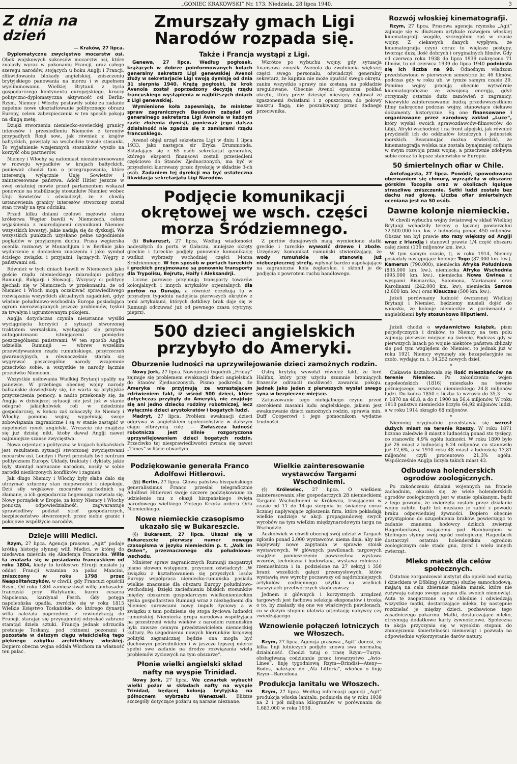„GONIEC KRAKOWSKI“ Nr. 173. Niedziela, 28 lipca 1940. 3
Z dnia na dzień
— Kraków, 27 lipca.
Dyplomatyczne zwycięstwo mocarstw osi. Obok wojskowych sukcesów mocarstw osi, które znalazły wyraz w pokonaniu Francji, oraz całego szeregu narodów, stojących u boku Anglji i Francji, zlikwidowaniu blokady angielskiej, zniszczeniu brytyjskiego panowania na morzu i w zupełnem wyeliminowaniu Wielkiej Brytanii z życia gospodarczego kontynentu europejskiego, kroczy polityczno-dyplomatyczna aktywność osi Berlin-Rzym. Niemcy i Włochy postawiły sobie za zadanie zupełnie nowe ukształtowanie politycznego obrazu Europy, celem zabezpieczenia w ten sposób pokoju na długą metę.
Dzięki stworzeniu niemiecko-sowieckiej granicy interesów i przesiedleniu Niemców z terenów przypadłych Rosji sow., jak również z krajów bałtyckich, powstały na wschodzie trwałe stosunki. To wyjaśnienie wzajemnych stosunków wyszło na korzyść obu partnerów.
Niemcy i Włochy są natomiast niezainteresowane w rozwoju wypadków w krajach bałtyckich, ponieważ chodzi tam o przegrupowania, które interesują wyłącznie Unję Sowietów i zainteresowane państwa. Adolf Hitler jeszcze w swej ostatniej mowie przed parlamentem wskazał ponownie na stabilizację stosunków Niemiec wobec Unji Sowietów i oświadczył, że z chwilą ustanowienia granicy interesów stworzony został stan trwały na tym odcinku.
Przed kilku dniami czołowi mężowie stanu królestwa Węgier bawili w Niemczech, celem wyjaśnienia z miarodajnemi czynnikami Niemiec wszystkich kwestyj, jakie nadają się do dyskusji. We wszystkich punktach uzyskano pełne uzgodnienie poglądów w przyjaznym duchu. Prasa węgierska oceniła rozmowy w Monachjum i w Berlinie jako wydarzenie o doniosłem znaczeniu i jako symbol ścisłego związku i przyjaźni, łączących Węgry z państwami osi.
Również w tych dniach bawili w Niemczech jako goście rządu niemieckiego miarodajni politycy Rumunji, Bułgarji i Słowacji. Wszyscy ci politycy zjechali się w Niemczech w przekonaniu, że od Niemiec i Włoch mogą oczekiwać sprawiedliwego rozwiązania wszystkich aktualnych zagadnień, gdyż właśnie południowo-wschodnia Europa posiadająca ogrom nierozwiązanych jeszcze problemów, tęskni za trwałym i ugruntowanym pokojem.
Anglja dotychczas czyniła nieustanne wysiłki wyciągnięcia korzyści z sytuacji stworzonej traktatem wersalskim, wysługując się przytem antagonizmami istniejącemi pomiędzy poszczególnemi państwami. W ten sposób Anglja udzieliła Rumunji — wbrew wszelkim przewidywaniom rządu rumuńskiego, przyrzeczeń gwarancyjnych, a równocześnie starała się wygrywać poszczególne narody wzajemnie przeciwko sobie, a wszystkie te narody łącznie przeciwko Niemcom.
Wszystkie usiłowania Wielkiej Brytanji spaliły na panewce. W przebiegu obecnej wojny narody bałkańskie dowiedziały się, ile warta są brytyjskie przyrzeczenia pomocy, a nadto przekonały się, że Anglja w dzisiejszej sytuacji nie jest już w stanie odegrać jakiejkolwiek roli w dziedzinie gospodarczej, w końcu zaś zobaczyły, że Niemcy i Włochy, pomimo wojny, wypełniają swoje zobowiązania zagraniczne i są w stanie zastąpić w zupełności rynek angielski. Wreszcie nie znajdzie się już dzisiaj nikt, ktoby dawał Anglji nawet najmniejsze szanse zwycięstwa.
Nowa orjentacja polityczna w krajach bałkańskich jest rezultatem sytuacji stworzonej zwycięstwami mocarstw osi. Londyn i Paryż przestały być centrum politycznem Europy. Układy, traktaty i dyktaty, jakie były stamtąd narzucane narodom, nosiły w sobie zarodki niezliczonych konfliktów i zagnień.
Jak długo Niemcy i Włochy były słabe dało się utrzymać sztuczny stan niepewności i niepokoju. Dziś siły wojskowe mocarstw zachodnich są złamane, a ich gospodarcza hegemonja rozwiała się. Nowy porządek w Eropie, za który Niemcy i Włochy ponoszą odpowiedzialność, zagwarantuje sprawiedliwy podział stref gospodarczych, bezpieczeństwo stworzonych przez siebie granic i pokojowe współżycie narodów.
Dzieje willi Medici.
Rzym, 27 lipca. Agencja prasowa „Agit“ podaje krótką historję słynnej willi Medici, w której do niedawna mieściła się Akademja Francuska. Willa ta znalazła się w posiadaniu francuskiem od roku 1804, kiedy to królestwo Etrurji musiało ją oddać Francji wzamian za pałac Mancini, zniszczony w roku 1798 przez Neapolitańczyków, w chwili, gdy Francuzi opuścili Rzym. Od roku 1804 zamieszkiwał willę ambasador francuski przy Watykanie, kuzyn cesarza Napoleona, kardynał Fesch. Gdy potęga napoleońska upadła, zwróciło się w roku 1815 Wielkie Księstwo Toskańskie, do którego dynastji willa należała poprzednio, z rewindykacją do Francji, starając się przynajmniej odzyskać zabrane stamtąd dzieła sztuki. Francja jednak odrzuciła pretensje Toskany, pod różnemi pozorami i pozostała w dalszym ciągu właścicielką tego pięknego zabytku architektury włoskiej. Dopiero obecna wojna oddała Włochom na własność ten pałac.
Zmurszały gmach Ligi Narodów rozpada się.
Także i Francja wystąpi z Ligi.
Genewa, 27 lipca. Według pogłosek, krążących w dobrze poinformowanych kołach generalny sekretarz Ligi genewskiej Avenol złoży w sekretarjacie Ligi swoją dymisję od dnia 31 sierpnia 1940. Krążą pogłoski, że krok Avenola został poprzedzony decyzją rządu francuskiego wystąpienia w najbliższych dniach z Ligi genewskiej.
Wymienione koła zapewniają, że minister spraw zagranicznych Baudouin zażądał od generalnego sekretarza Ligi Avenola w każdym razie złożenia dymisji, ponieważ jego dalsza działalność nie zgadza się z zamiarami rządu francuskiego.
Avenol objął urząd sekretarza Ligi w dniu 1 lipca 1933, jako następca sir Eryka Drummonda. Składający się z 65 osób sekretarjat generalny, którego eksperci finansowi zostali przesiedleni częściowo do Stanów Zjednoczonych, ma być w przyszłości kierowany przez dyrekcję w składzie 3-ch osób. Zadaniem tej dyrekcji ma być ostateczna likwidacja sekretarjatu Ligi Narodów.
Wkrótce po wybuchu wojny, gdy sytuacja finansowa zmusiła Avenola do zwolnienia większej części swego personalu, oświadczył generalny sekretarz, że kapitan nie może opuścić swego okrętu, zanim wszystkie sprawy nie zostaną na pokładzie uregulowane. Obecnie Avenol opuszcza pokład okrętu, który przez dziesięć miesięcy żeglował ze zgaszonemi światłami i z opuszczoną do połowy masztu flagą, nie poszukiwany przez żadnego przeciwnika.
Podjęcie komunikacji okrętowej we wsch. części morza Śródziemnego.
(§) Bukareszt, 27 lipca. Według wiadomości nadeszłych do portu w Gałaczu, mniejsze okręty greckie i tureckie podjęły ponownie komunikację wzdłuż wybrzeży wschodniej części Morza Śródziemnego. W ten sposób w portach tureckich i greckich przyjmowane są ponownie transporty dla Trypolisu, Bejrutu, Haify i Aleksandrji.
Liczne parowce przyjmują transporty towarów kolonjalnych i innych artykułów orjentalnych dla portów na Dunaju, a również oczekują tu w przyszłym tygodniu nadejścia pierwszych okrętów z temi artykułami, których dotkliwy brak daje się w Rumunji odczuwać już od pewnego czasu (cytryny, pieprz).
Z portów dunajowych mają wymienione statki greckie i tureckie wywozić drzewo i zboże. Urzędowy komunikat rumuński stwierdzający, że wody rumuńskie nie stanowią już niebezpiecznej strefy, wpłynął bardzo uspokajająco na zagraniczne koła żeglarskie, i skłonił je do podjęcia z powrotem ruchu handlowego.
500 dzieci angielskich przybyło do Ameryki.
Oburzenie ludności na uprzywilejowanie dzieci zamożnych rodzin.
Nowy Jork, 27 lipca. Nowojorski tygodnik „Friday“ zajmuje się problemem ewakuacji dzieci angielskich do Stanów Zjednoczonych. Pismo podkreśla, że Ameryka nie przyjmują ze wzrastającem zdziwieniem fakt, iż wśród 500 dzieci, które dotychczas przybyły do Ameryki, nie znajduje się ani jedno dziecko rodziny robotniczej, lecz wyłącznie dzieci arystokratów i bogatych ludzi.
Madryt, 27 lipca. Problem ewakuacji dzieci odgrywa w angielskiem społeczeństwie w dalszym ciągu olbrzymią rolę. — Zwłaszcza ludność robotnicza jest silnie rozgoryczona uprzywilejowaniem dzieci bogatych rodzin. Przeciwko tej niesprawiedliwości zwraca się nawet „Times“ w liście otwartym.
Ostrą krytykę wywołał również fakt, że lord Halifax, który przy użyciu szumnie brzmiących frazesów odrzucił możliwość zawarcia pokoju, jednak jako jeden z pierwszych wysłał swego syna w bezpieczne miejsce.
Zatuszowanie tego niełejalnego czynu przed szerokiemi masami ludu angielskiego, jakiem jest ewakuowanie dzieci zamożnych rodzin, sprawia min. Duff Cooperowi i jego pomocnikom wydatne trudności.
Podziękowanie generała Franco Adolfowi Hitlerowi.
(§§) Berlin, 27 lipca. Głowa państwa hiszpańskiego generalissimus Franco przesłał telegraficznie Adolfowi Hitlerowi swoje szczere podziękowanie za udzielenie mu z okazji hiszpańskiego święta narodowego wielkiego Złotego Krzyża orderu Orła Niemieckiego.
Nowe niemieckie czasopismo ukazało się w Bukareszcie.
(§) Bukareszt, 27 lipca. Ukazał się w Bukareszcie pierwszy numer nowego czasopisma w języku niemieckim p. t. „Volk im Osten“, przeznaczonego dla południowo-wschodu.
Minister spraw zagranicznych Rumunji zaopatrzył pismo słowem wstępnem, przyczem oświadczył: „W związku z kształtowaniem się przyszłych losów Europy współpraca niemiecko-rumuńska posiada wielkie znaczenie dla obszaru Europy południowo-wschodniej. Dzięki zacieśnieniu bliskich stosunków między obszarem gospodarczym wielkoniemieckim zyska gospodarstwo Rumunji wraz z niezbędnemi dla Niemiec surowcami nowy impuls życiowy a w związku z tem podniesie się stopa życiowa ludności rumuńskiej. Niemiecka grupa narodowa współżyjąca na przestrzeni wielu wieków z narodem rumuńskim była zawsze cennym przedstawicielem niemieckiej kultury. Po uzgodnieniu nowych kierunków krajowej polityki zagranicznej będzie ona mogła być duchowym pośrednikiem i w jeszcze lepszej mierze spełni swe zadanie na drodze rozwiązania wielu problemów życiowych na tym obszarze“.
Płonie wielki angielski skład nafty na wyspie Trinidad.
Nowy Jork, 27 lipca. We czwartek wybuchł wielki pożar w składach nafty na wyspie Trinidad, będącej kolonją brytyjską na północnem wybrzeżu Wenezueli. Bliższe szczegóły dotyczące pożaru są narazie nieznane.
Wielkie zainteresowanie wystawców Targami Wschodniemi.
(§) Królewiec, 27 lipca. O wielkiem zainteresowaniu sfer gospodarczych 28 niemieckiemi Targami Wschodniemi w Królewcu, trwającemi w czasie od 11 do 14-go sierpnia br. świadczy coraz liczniej napływające zgłoszenia firm, które pokładają wielkie nadzieje w akcji propagandowej swych wyrobów na tym wielkim międzynarodowym targu na Wschodzie.
Aczkolwiek w chwili obecnej swój udział w Targach zgłosiło ponad 2.000 wystawców, niema dnia, aby nie napływały nowe zapytania w sprawie stoisk wystawowych. W głównych pawilonach targowych znajdzie pomieszczenie powszechna wystawa wzorów, techniczna i budowlana, wystawa rolnicza i rzemieślnicza i in. podzielone na 27 sekcyj i 350 branż wszelkich gałęzi przemysłowych, które wystawią swe wyroby poczawszy od najdrobniejszych artykułów codziennego użytku na wielkich maszynach przetwórczych skończywszy.
Jednem z głównych i korzystnych urządzeń targowych jest fachowa selekcja eksponatów i troska o to, by znalazły się one we właściwych pawilonach, co w dużym stopniu ułatwia orjentację nabywcy czy zwiedzającego.
Wznowienie połączeń lotniczych we Włoszech.
Rzym, 27 lipca. Agencja prasowa „Agit“ donosi, że kilka linji lotniczych podjęło znowu swa normalną działalność. Chodzi tutaj o trasę Rzym—Turyn, obsługiwaną codziennie przez towarzystwo „Avio-Linee“, linję tygodniową Rzym—Brindisi—Ateny—Rodos, należące do „Ala Littoria“, wkońcu o linję Rzym—Barcelona.
Produkcja lanitalu we Włoszech.
Rzym, 27 lipca. Według informacji agencji „Agit“ produkcja włoska lanitalu. podniosła się w roku 1939 na 2 i pół miljona kilogramów w porównaniu do 1,683.000 w roku 1938.
Rozwój włoskiej kinematografji.
Rzym, 27 lipca. Prasowa agencja rzymska „Agit“ zajmuje się w dłuższem artykule rozwojem włoskiej kinematografji wogóle, szczególnie zaś w czasie wojny. Z ciekawych danych wypływa, że kinematografja czyni coraz to większe postępy, tworząc dużą ilość dobrych i oryginalnych filmów. Gdy od czerwca roku 1938 do lipca 1939 nakręcono 71 filmów, to od czerwca 1939 do lipca 1940 podniosła się ich liczba na 90. Odnośnym władzom przedstawiono w pierwszym semestrze br. 46 filmów, podczas gdy w roku ub. w tymże samym czasie 29. Pomimo wojny pracują obecnie wytwórnie kinematograficzne ze zdwojoną energją, gdyż otrzymały ostatnio dużo zamówień z zagranicy. Niezwykle zainteresowanie budzą przedewszystkiem filmy nakręcone podczas wojny, stanowiące ciekawe dokumenty historyczne. Są one finansowane i organizowane przez narodowy zakład „Luce“, który wysłał swoich sprawozdawców-filmowców do Libji, Afryki wschodniej i na front alpejski, jak również przydzielił ich do oddziałów lotniczych i jednostek morskich. Reasumując można stwierdzić, że kinematografja wolska nie została bynajmniej cofnięta w swym rozwoju przez wojnę, a przeciwnie zdobywa sobie coraz to lepsze stanowisko w Europie.
50 śmiertelnych ofiar w Chile.
Antofagasta, 27 lipca. Powódź, spowodowana oberwaniem się chmury, wyrządziła w obszarze górskim Tocopila oraz w okolicach Iquique straszliwe zniszczenie. Setki ludzi zostało bez dachu nad głową. Liczba ofiar śmiertelnych oceniana jest na 50 osób.
Dawne kolonje niemieckie.
W chwili wybuchu wojny światowej w skład Wielkiej Brytanji wchodziły tereny o łącznej powierzchni 32.500.000 km. kw. z ludnością ponad 450 miljonów. Obszar ten był prawie sto razy większy od Anglji wraz z Irlandją i stanowił prawie 1/4 część obszaru całej ziemi (136 miljonów km. kw.).
W tym samym czasie, tj. w roku 1914, Niemcy posiadały następujące kolonje: Togo (87.000 km. kw.), Kamerun (790.000), niemiecka Afryka Południowa (835.000 km. kw.), niemiecka Afryka Wschodnia (995.000 km. kw.), niemiecka Nowa Gwinea z wyspami Bismarcka, Salomona, Marianami oraz Karolinami (242.000 km. kw), niemiecka Samoa (2.600 km. kw.) oraz Klauczau (500 km. kw.).
Jeżeli porównamy ludność ówczesnej Wielkiej Brytanji i Niemiec, będziemy musieli dojść do wniosku, że kolonje niemieckie w porównaniu z angielskiemi były stosunkowo liliputiemi.
*
Jeżeli chodzi o wydawnictwo książek, pism perjodycznych i druków, to Niemcy na tem polu zajmują pierwsze miejsce na świecie. Podczas gdy w pierwszych latach po wojnie niektóre państwa zbliżały się pod tym względem do Niemiec, to jednak już w roku 1921 Niemcy wysunęły się bezapelacyjnie na czoło, wydając m. i. 34.252 nowych dzieł.
*
Ciekawie kształtowała się ilość mieszkańców na terenie Niemiec. Po zakończeniu wojen napoleońskich (1816) mieszkało na terenie późniejszego cesarstwa niemieckiego 24.8 miljonów ludzi. Do końca 1850 r. liczba ta wzrosła do 35,3 — w r. 1870 na 40,8, a do r. 1900 na 56,4 miljonów. W roku 1910 państwo niemieckie liczyło 64,92 miljonów ludzi, a w roku 1914 okrągło 68 miljonów.
*
Niemniej oryginalnie przedstawia się wzrost dużych miast na terenie Rzeszy. W roku 1871 liczono zaledwie 8 miast z ludnością ponad sto tysięcy, co stanowiło 4,9% ogółu ludności. W roku 1890 było już 26 miast z ludnością 6,24 miljonów, co stanowiło już 12,6%, a w 1910 roku 48 miast z ludnością 13,81 miljonów, czyli procentowo 21,3% ogółu. Współcześnie Anglja liczyła takich miast 43.
Odbudowa holenderskich ogrodów zoologicznych.
Po zakończeniu działań wojennych na froncie zachodnim, okazało się, że wiele holenderskich ogrodów zoologicznych jest w stanie opłakanym, bądź z tego powodu, że zwierzęta zostały przez działanie wojny zabite, bądź też musiano je zabić z powodu braku odpowiedniej żywności. Dopiero obecnie przystąpiono do uzupełnienia braków, powierzając to zadanie znanemu hodowcy dzikich zwierząt Hagenbeckowi, mającemu pod Hamburgiem w Stelingen słynny swój ogród zoologiczny. Hagenbeck dostarczył ostatnio holenderskim ogrodom zoologicznym całe stado gnu, żyraf i wielu innych zwierząt.
Mleko matek dla celów społecznych.
Ostatnio zorganizował instytut dla opieki nad matką i dzieckiem w Döbling (Austrja) służbę samochodową, mającą na celu zbieranie mleka matek, które nie zużywają całego swego zapasu dla swoich niemowląt. Auta te zaopatrzone są w chłodnie i odwiedzają wszystkie matki, dostarczające mleka, by następnie rozdzielać je między dzieci, pozbawione tego zasadniczego pokarmu. Matki, dostarczające mleko, otrzymują dodatkowe karty żywnościowe. Społeczna ta akcja przyczynia się w wysokim stopniu do zmniejszenia śmiertelności niemowląt i pozwala na odpowiednie wykorzystanie darów natury.